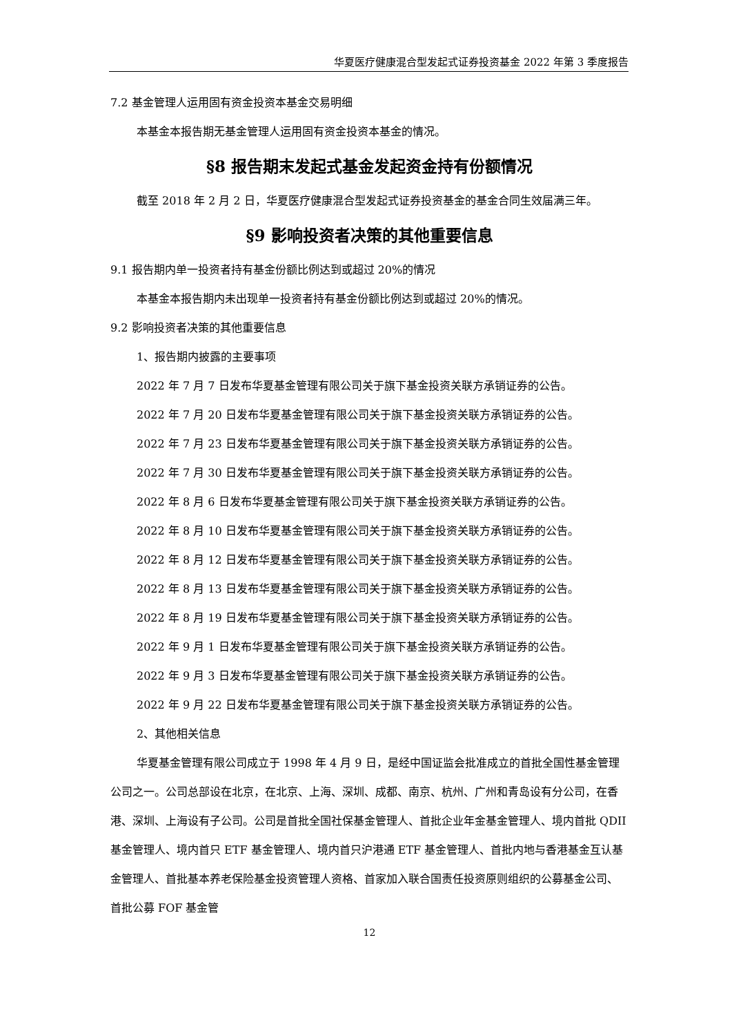华夏医疗健康混合型发起式证券投资基金 2022 年第 3 季度报告
7.2 基金管理人运用固有资金投资本基金交易明细
本基金本报告期无基金管理人运用固有资金投资本基金的情况。
§8 报告期末发起式基金发起资金持有份额情况
截至 2018 年 2 月 2 日，华夏医疗健康混合型发起式证券投资基金的基金合同生效届满三年。
§9 影响投资者决策的其他重要信息
9.1 报告期内单一投资者持有基金份额比例达到或超过 20%的情况
本基金本报告期内未出现单一投资者持有基金份额比例达到或超过 20%的情况。
9.2 影响投资者决策的其他重要信息
1、报告期内披露的主要事项
2022 年 7 月 7 日发布华夏基金管理有限公司关于旗下基金投资关联方承销证券的公告。
2022 年 7 月 20 日发布华夏基金管理有限公司关于旗下基金投资关联方承销证券的公告。
2022 年 7 月 23 日发布华夏基金管理有限公司关于旗下基金投资关联方承销证券的公告。
2022 年 7 月 30 日发布华夏基金管理有限公司关于旗下基金投资关联方承销证券的公告。
2022 年 8 月 6 日发布华夏基金管理有限公司关于旗下基金投资关联方承销证券的公告。
2022 年 8 月 10 日发布华夏基金管理有限公司关于旗下基金投资关联方承销证券的公告。
2022 年 8 月 12 日发布华夏基金管理有限公司关于旗下基金投资关联方承销证券的公告。
2022 年 8 月 13 日发布华夏基金管理有限公司关于旗下基金投资关联方承销证券的公告。
2022 年 8 月 19 日发布华夏基金管理有限公司关于旗下基金投资关联方承销证券的公告。
2022 年 9 月 1 日发布华夏基金管理有限公司关于旗下基金投资关联方承销证券的公告。
2022 年 9 月 3 日发布华夏基金管理有限公司关于旗下基金投资关联方承销证券的公告。
2022 年 9 月 22 日发布华夏基金管理有限公司关于旗下基金投资关联方承销证券的公告。
2、其他相关信息
华夏基金管理有限公司成立于 1998 年 4 月 9 日，是经中国证监会批准成立的首批全国性基金管理公司之一。公司总部设在北京，在北京、上海、深圳、成都、南京、杭州、广州和青岛设有分公司，在香港、深圳、上海设有子公司。公司是首批全国社保基金管理人、首批企业年金基金管理人、境内首批 QDII 基金管理人、境内首只 ETF 基金管理人、境内首只沪港通 ETF 基金管理人、首批内地与香港基金互认基金管理人、首批基本养老保险基金投资管理人资格、首家加入联合国责任投资原则组织的公募基金公司、首批公募 FOF 基金管
12